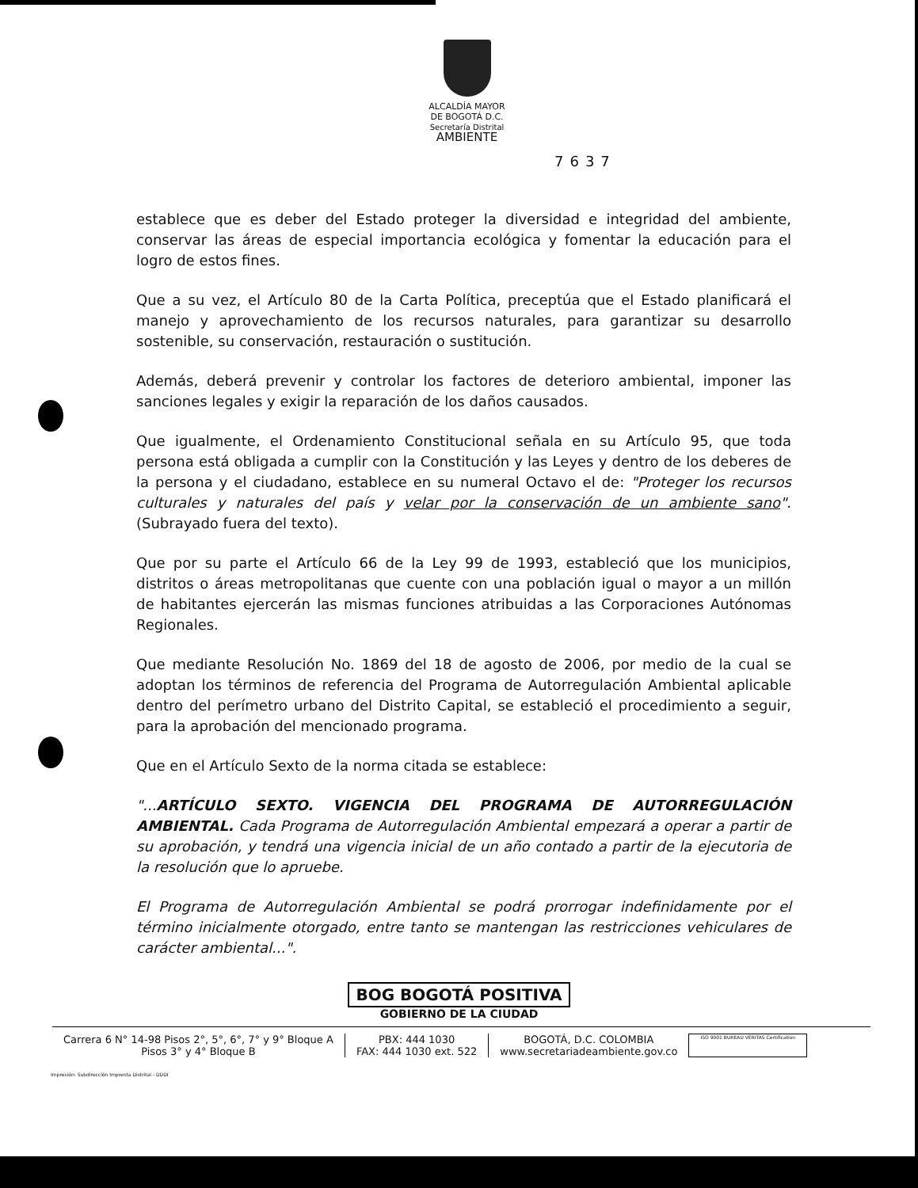ALCALDÍA MAYOR
DE BOGOTÁ D.C.
Secretaría Distrital
AMBIENTE
7637
establece que es deber del Estado proteger la diversidad e integridad del ambiente, conservar las áreas de especial importancia ecológica y fomentar la educación para el logro de estos fines.
Que a su vez, el Artículo 80 de la Carta Política, preceptúa que el Estado planificará el manejo y aprovechamiento de los recursos naturales, para garantizar su desarrollo sostenible, su conservación, restauración o sustitución.
Además, deberá prevenir y controlar los factores de deterioro ambiental, imponer las sanciones legales y exigir la reparación de los daños causados.
Que igualmente, el Ordenamiento Constitucional señala en su Artículo 95, que toda persona está obligada a cumplir con la Constitución y las Leyes y dentro de los deberes de la persona y el ciudadano, establece en su numeral Octavo el de: "Proteger los recursos culturales y naturales del país y velar por la conservación de un ambiente sano". (Subrayado fuera del texto).
Que por su parte el Artículo 66 de la Ley 99 de 1993, estableció que los municipios, distritos o áreas metropolitanas que cuente con una población igual o mayor a un millón de habitantes ejercerán las mismas funciones atribuidas a las Corporaciones Autónomas Regionales.
Que mediante Resolución No. 1869 del 18 de agosto de 2006, por medio de la cual se adoptan los términos de referencia del Programa de Autorregulación Ambiental aplicable dentro del perímetro urbano del Distrito Capital, se estableció el procedimiento a seguir, para la aprobación del mencionado programa.
Que en el Artículo Sexto de la norma citada se establece:
"...ARTÍCULO SEXTO. VIGENCIA DEL PROGRAMA DE AUTORREGULACIÓN AMBIENTAL. Cada Programa de Autorregulación Ambiental empezará a operar a partir de su aprobación, y tendrá una vigencia inicial de un año contado a partir de la ejecutoria de la resolución que lo apruebe.
El Programa de Autorregulación Ambiental se podrá prorrogar indefinidamente por el término inicialmente otorgado, entre tanto se mantengan las restricciones vehiculares de carácter ambiental...".
BOG BOGOTÁ POSITIVA
GOBIERNO DE LA CIUDAD
Carrera 6 N° 14-98 Pisos 2°, 5°, 6°, 7° y 9° Bloque A
Pisos 3° y 4° Bloque B
PBX: 444 1030
FAX: 444 1030 ext. 522
BOGOTÁ, D.C. COLOMBIA
www.secretariadeambiente.gov.co
ISO 9001 BUREAU VERITAS Certification
Impresión: Subdirección Imprenta Distrital - DDDI